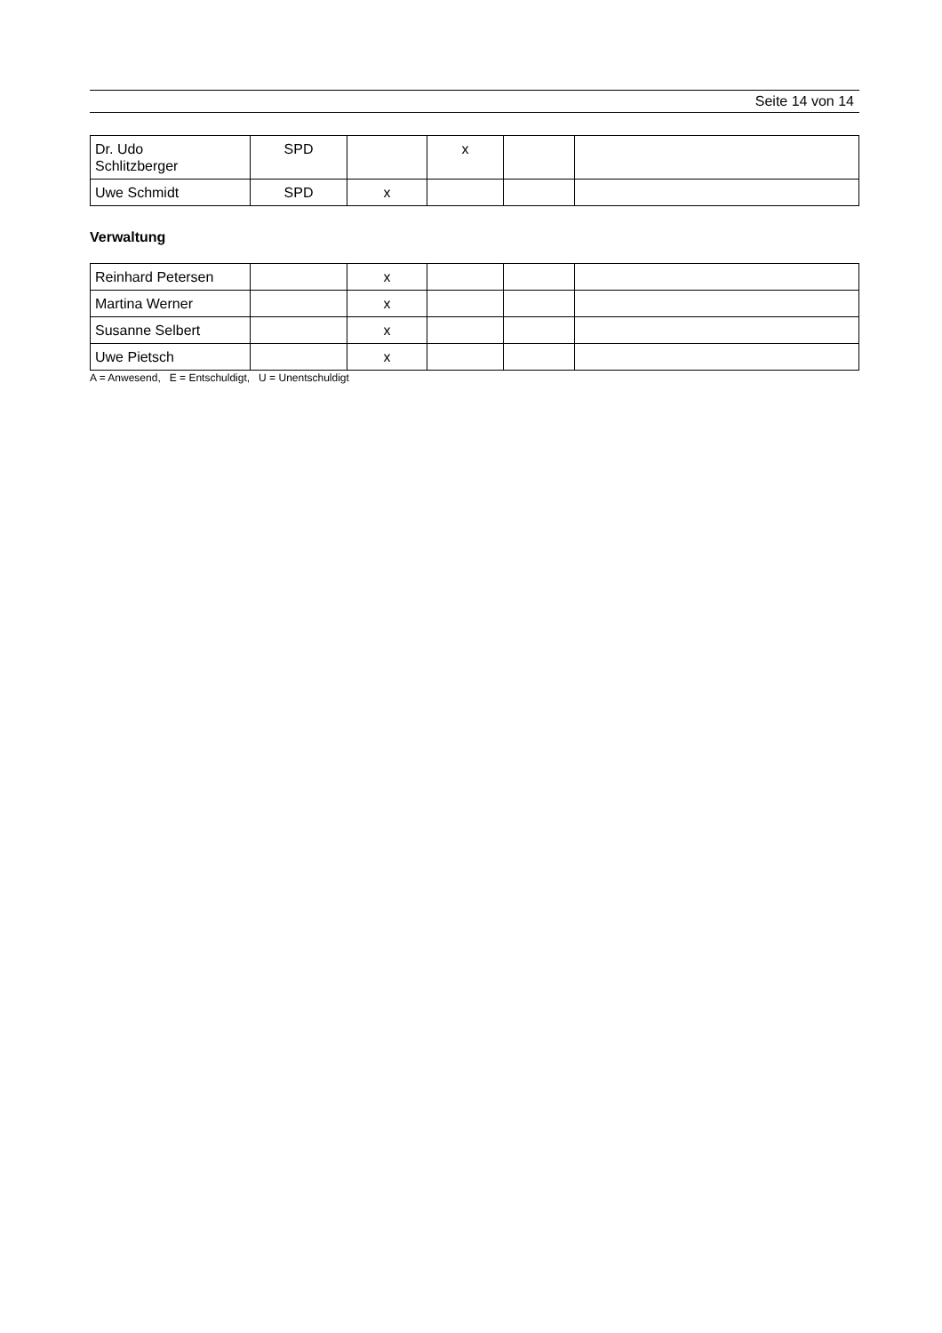Seite 14 von 14
| Dr. Udo Schlitzberger | SPD | | x | | |
| Uwe Schmidt | SPD | x | | | |
Verwaltung
| Reinhard Petersen | | x | | | |
| Martina Werner | | x | | | |
| Susanne Selbert | | x | | | |
| Uwe Pietsch | | x | | | |
A = Anwesend, E = Entschuldigt, U = Unentschuldigt